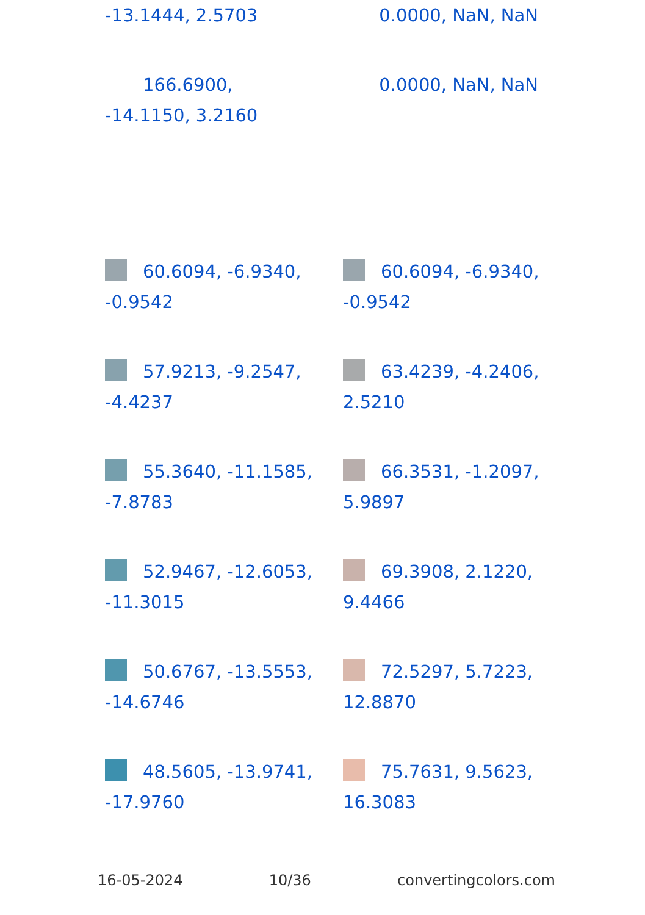-13.1444, 2.5703 0.0000, NaN, NaN
166.6900,
-14.1150, 3.2160
0.0000, NaN, NaN
60.6094, -6.9340,
-0.9542
60.6094, -6.9340,
-0.9542
57.9213, -9.2547,
-4.4237
63.4239, -4.2406,
2.5210
55.3640, -11.1585,
-7.8783
66.3531, -1.2097,
5.9897
52.9467, -12.6053,
-11.3015
69.3908, 2.1220,
9.4466
50.6767, -13.5553,
-14.6746
72.5297, 5.7223,
12.8870
48.5605, -13.9741,
-17.9760
75.7631, 9.5623,
16.3083
16-05-2024 10/36 convertingcolors.com